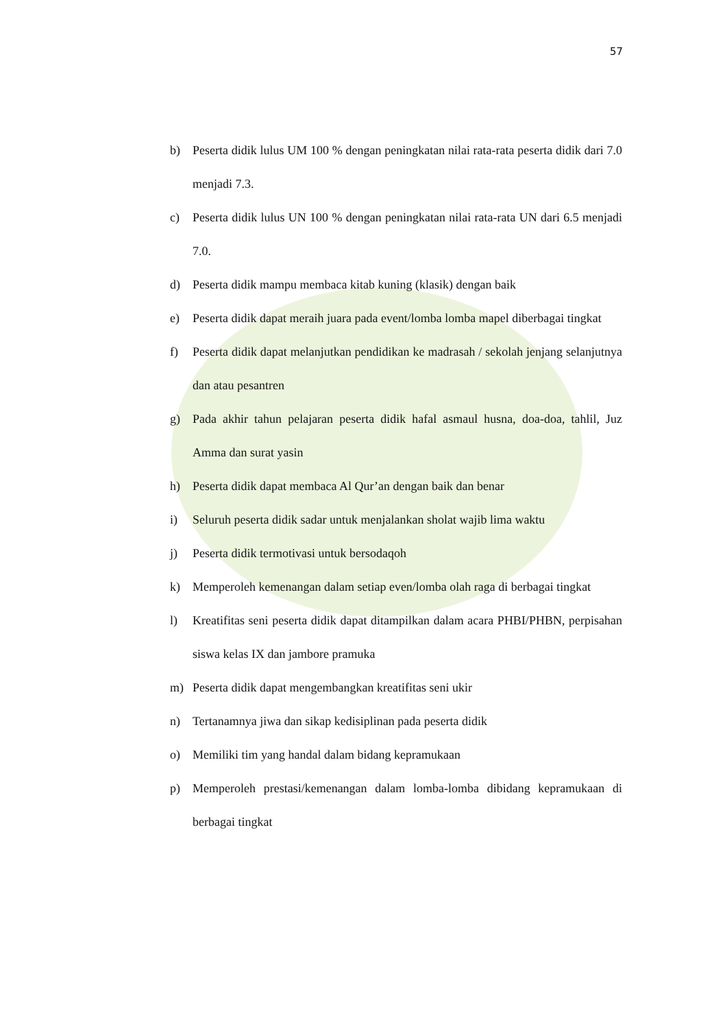57
b) Peserta didik lulus UM 100 % dengan peningkatan nilai rata-rata peserta didik dari 7.0 menjadi 7.3.
c) Peserta didik lulus UN 100 % dengan peningkatan nilai rata-rata UN dari 6.5 menjadi 7.0.
d) Peserta didik mampu membaca kitab kuning (klasik) dengan baik
e) Peserta didik dapat meraih juara pada event/lomba lomba mapel diberbagai tingkat
f) Peserta didik dapat melanjutkan pendidikan ke madrasah / sekolah jenjang selanjutnya dan atau pesantren
g) Pada akhir tahun pelajaran peserta didik hafal asmaul husna, doa-doa, tahlil, Juz Amma dan surat yasin
h) Peserta didik dapat membaca Al Qur’an dengan baik dan benar
i) Seluruh peserta didik sadar untuk menjalankan sholat wajib lima waktu
j) Peserta didik termotivasi untuk bersodaqoh
k) Memperoleh kemenangan dalam setiap even/lomba olah raga di berbagai tingkat
l) Kreatifitas seni peserta didik dapat ditampilkan dalam acara PHBI/PHBN, perpisahan siswa kelas IX dan jambore pramuka
m) Peserta didik dapat mengembangkan kreatifitas seni ukir
n) Tertanamnya jiwa dan sikap kedisiplinan pada peserta didik
o) Memiliki tim yang handal dalam bidang kepramukaan
p) Memperoleh prestasi/kemenangan dalam lomba-lomba dibidang kepramukaan di berbagai tingkat